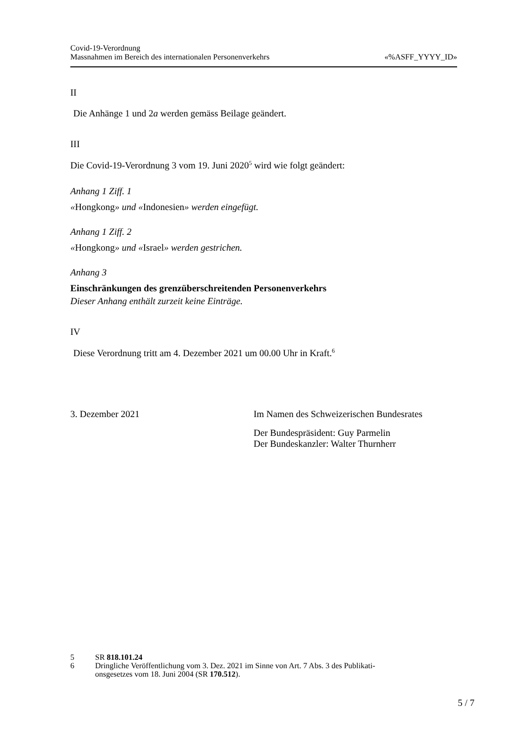Covid-19-Verordnung
Massnahmen im Bereich des internationalen Personenverkehrs
«%ASFF_YYYY_ID»
II
Die Anhänge 1 und 2a werden gemäss Beilage geändert.
III
Die Covid-19-Verordnung 3 vom 19. Juni 2020<sup>5</sup> wird wie folgt geändert:
Anhang 1 Ziff. 1
«Hongkong» und «Indonesien» werden eingefügt.
Anhang 1 Ziff. 2
«Hongkong» und «Israel» werden gestrichen.
Anhang 3
Einschränkungen des grenzüberschreitenden Personenverkehrs
Dieser Anhang enthält zurzeit keine Einträge.
IV
Diese Verordnung tritt am 4. Dezember 2021 um 00.00 Uhr in Kraft.<sup>6</sup>
3. Dezember 2021 Im Namen des Schweizerischen Bundesrates
Der Bundespräsident: Guy Parmelin
Der Bundeskanzler: Walter Thurnherr
5 SR 818.101.24
6 Dringliche Veröffentlichung vom 3. Dez. 2021 im Sinne von Art. 7 Abs. 3 des Publikati-
onsgesetzes vom 18. Juni 2004 (SR 170.512).
5 / 7